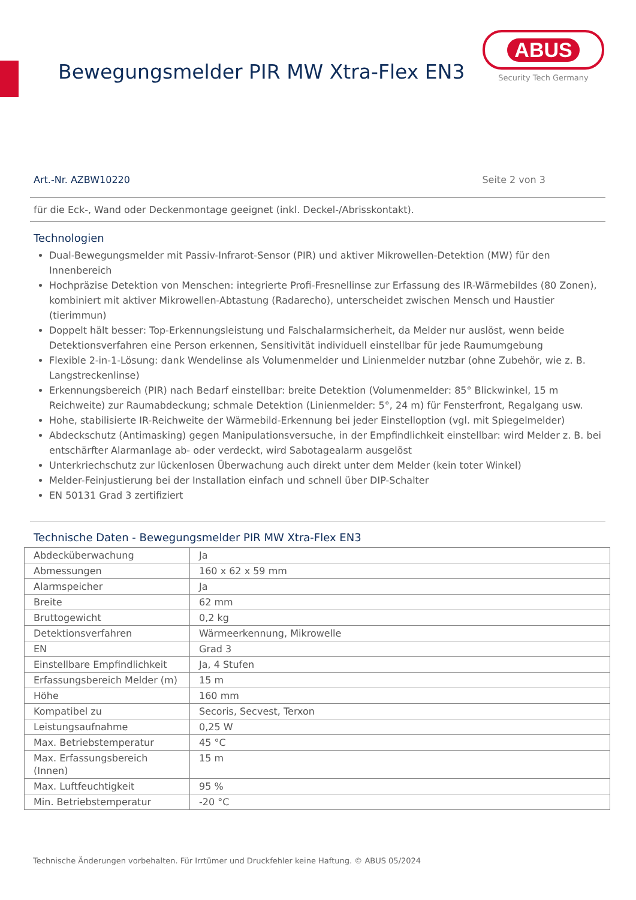Bewegungsmelder PIR MW Xtra-Flex EN3
ABUS
Security Tech Germany
Art.-Nr. AZBW10220 Seite 2 von 3
für die Eck-, Wand oder Deckenmontage geeignet (inkl. Deckel-/Abrisskontakt).
Technologien
Dual-Bewegungsmelder mit Passiv-Infrarot-Sensor (PIR) und aktiver Mikrowellen-Detektion (MW) für den Innenbereich
Hochpräzise Detektion von Menschen: integrierte Profi-Fresnellinse zur Erfassung des IR-Wärmebildes (80 Zonen), kombiniert mit aktiver Mikrowellen-Abtastung (Radarecho), unterscheidet zwischen Mensch und Haustier (tierimmun)
Doppelt hält besser: Top-Erkennungsleistung und Falschalarmsicherheit, da Melder nur auslöst, wenn beide Detektionsverfahren eine Person erkennen, Sensitivität individuell einstellbar für jede Raumumgebung
Flexible 2-in-1-Lösung: dank Wendelinse als Volumenmelder und Linienmelder nutzbar (ohne Zubehör, wie z. B. Langstreckenlinse)
Erkennungsbereich (PIR) nach Bedarf einstellbar: breite Detektion (Volumenmelder: 85° Blickwinkel, 15 m Reichweite) zur Raumabdeckung; schmale Detektion (Linienmelder: 5°, 24 m) für Fensterfront, Regalgang usw.
Hohe, stabilisierte IR-Reichweite der Wärmebild-Erkennung bei jeder Einstelloption (vgl. mit Spiegelmelder)
Abdeckschutz (Antimasking) gegen Manipulationsversuche, in der Empfindlichkeit einstellbar: wird Melder z. B. bei entschärfter Alarmanlage ab- oder verdeckt, wird Sabotagealarm ausgelöst
Unterkriechschutz zur lückenlosen Überwachung auch direkt unter dem Melder (kein toter Winkel)
Melder-Feinjustierung bei der Installation einfach und schnell über DIP-Schalter
EN 50131 Grad 3 zertifiziert
Technische Daten - Bewegungsmelder PIR MW Xtra-Flex EN3
| Abdecküberwachung | Ja |
| Abmessungen | 160 x 62 x 59 mm |
| Alarmspeicher | Ja |
| Breite | 62 mm |
| Bruttogewicht | 0,2 kg |
| Detektionsverfahren | Wärmeerkennung, Mikrowelle |
| EN | Grad 3 |
| Einstellbare Empfindlichkeit | Ja, 4 Stufen |
| Erfassungsbereich Melder (m) | 15 m |
| Höhe | 160 mm |
| Kompatibel zu | Secoris, Secvest, Terxon |
| Leistungsaufnahme | 0,25 W |
| Max. Betriebstemperatur | 45 °C |
| Max. Erfassungsbereich (Innen) | 15 m |
| Max. Luftfeuchtigkeit | 95 % |
| Min. Betriebstemperatur | -20 °C |
Technische Änderungen vorbehalten. Für Irrtümer und Druckfehler keine Haftung. © ABUS 05/2024